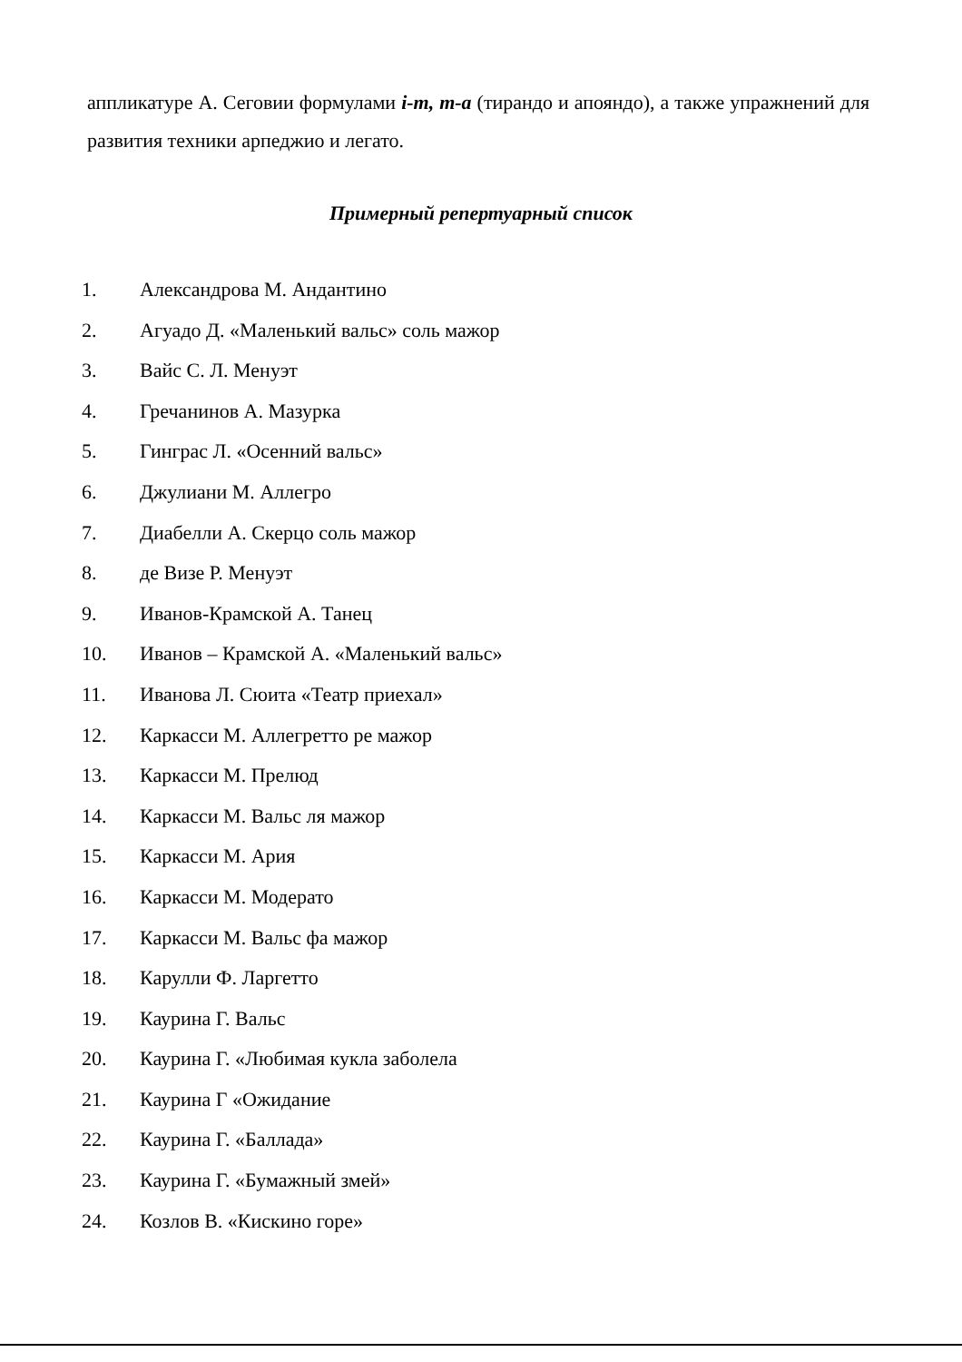аппликатуре А. Сеговии формулами i-m, m-a (тирандо и апояндо), а также упражнений для развития техники арпеджио и легато.
Примерный репертуарный список
1. Александрова М. Андантино
2. Агуадо Д. «Маленький вальс» соль мажор
3. Вайс С. Л. Менуэт
4. Гречанинов А. Мазурка
5. Гинграс Л. «Осенний вальс»
6. Джулиани М. Аллегро
7. Диабелли А. Скерцо соль мажор
8. де Визе Р. Менуэт
9. Иванов-Крамской А. Танец
10. Иванов – Крамской А. «Маленький вальс»
11. Иванова Л. Сюита «Театр приехал»
12. Каркасси М. Аллегретто ре мажор
13. Каркасси М. Прелюд
14. Каркасси М. Вальс ля мажор
15. Каркасси М. Ария
16. Каркасси М. Модерато
17. Каркасси М. Вальс фа мажор
18. Карулли Ф. Ларгетто
19. Каурина Г. Вальс
20. Каурина Г. «Любимая кукла заболела
21. Каурина Г «Ожидание
22. Каурина Г. «Баллада»
23. Каурина Г. «Бумажный змей»
24. Козлов В. «Кискино горе»